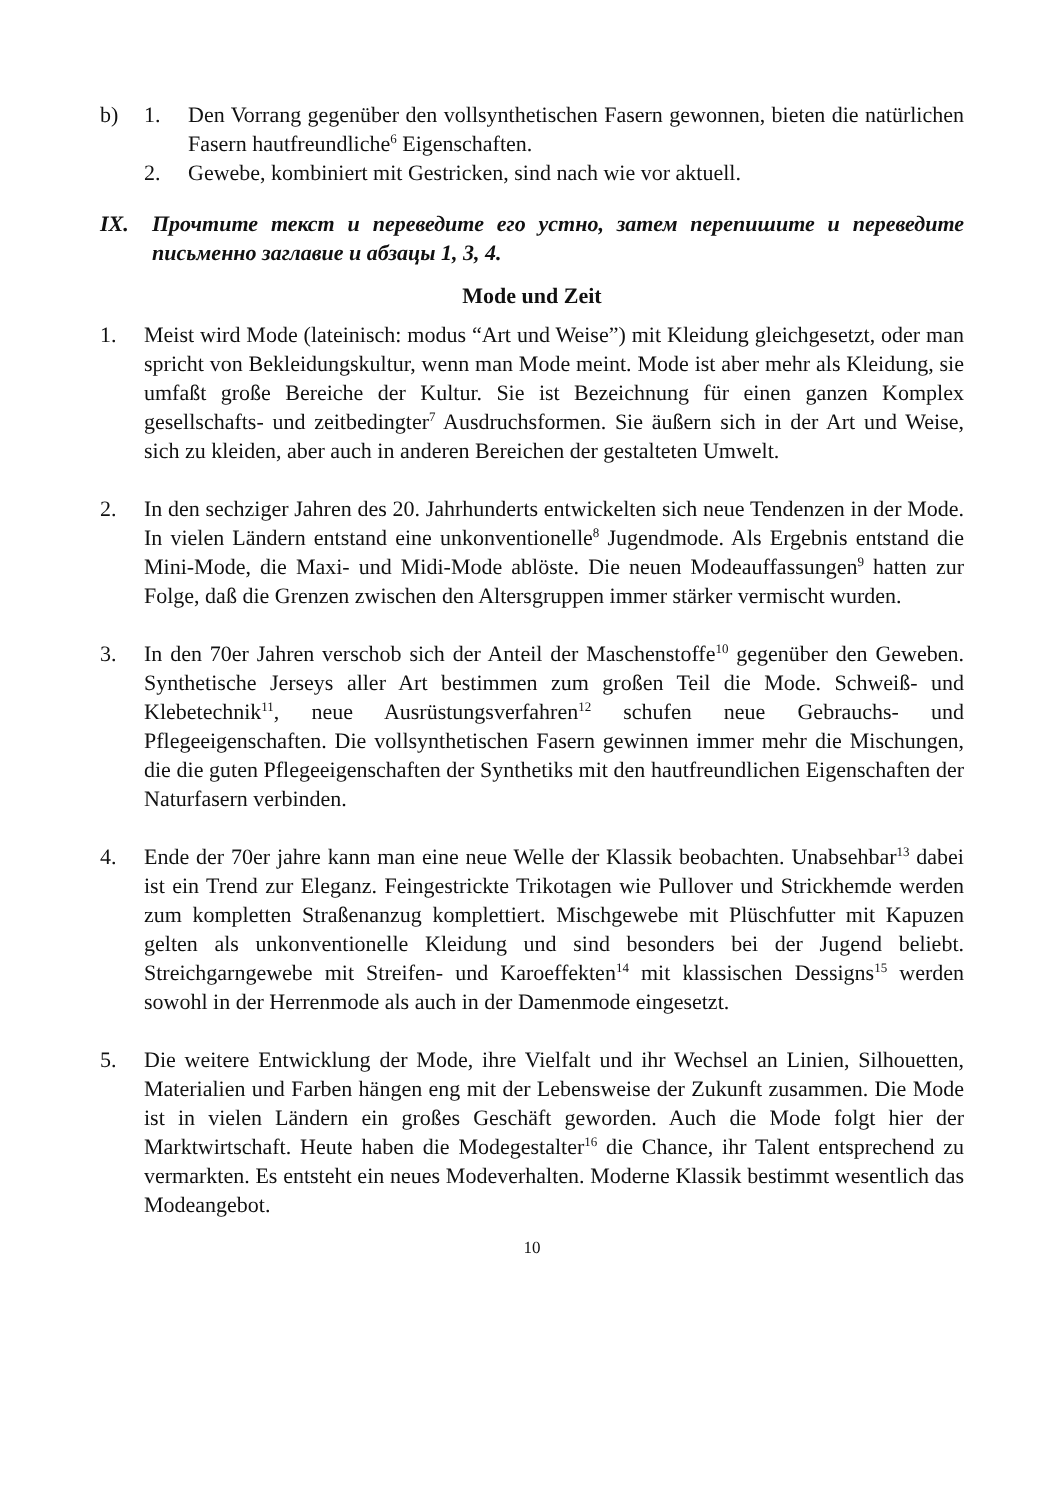b) 1. Den Vorrang gegenüber den vollsynthetischen Fasern gewonnen, bieten die natürlichen Fasern hautfreundliche<sup>6</sup> Eigenschaften.
2. Gewebe, kombiniert mit Gestricken, sind nach wie vor aktuell.
IX. Прочтите текст и переведите его устно, затем перепишите и переведите письменно заглавие и абзацы 1, 3, 4.
Mode und Zeit
1. Meist wird Mode (lateinisch: modus “Art und Weise”) mit Kleidung gleichgesetzt, oder man spricht von Bekleidungskultur, wenn man Mode meint. Mode ist aber mehr als Kleidung, sie umfaßt große Bereiche der Kultur. Sie ist Bezeichnung für einen ganzen Komplex gesellschafts- und zeitbedingter<sup>7</sup> Ausdruchsformen. Sie äußern sich in der Art und Weise, sich zu kleiden, aber auch in anderen Bereichen der gestalteten Umwelt.
2. In den sechziger Jahren des 20. Jahrhunderts entwickelten sich neue Tendenzen in der Mode. In vielen Ländern entstand eine unkonventionelle<sup>8</sup> Jugendmode. Als Ergebnis entstand die Mini-Mode, die Maxi- und Midi-Mode ablöste. Die neuen Modeauffassungen<sup>9</sup> hatten zur Folge, daß die Grenzen zwischen den Altersgruppen immer stärker vermischt wurden.
3. In den 70er Jahren verschob sich der Anteil der Maschenstoffe<sup>10</sup> gegenüber den Geweben. Synthetische Jerseys aller Art bestimmen zum großen Teil die Mode. Schweiß- und Klebetechnik<sup>11</sup>, neue Ausrüstungsverfahren<sup>12</sup> schufen neue Gebrauchs- und Pflegeeigenschaften. Die vollsynthetischen Fasern gewinnen immer mehr die Mischungen, die die guten Pflegeeigenschaften der Synthetiks mit den hautfreundlichen Eigenschaften der Naturfasern verbinden.
4. Ende der 70er jahre kann man eine neue Welle der Klassik beobachten. Unabsehbar<sup>13</sup> dabei ist ein Trend zur Eleganz. Feingestrickte Trikotagen wie Pullover und Strickhemde werden zum kompletten Straßenanzug komplettiert. Mischgewebe mit Plüschfutter mit Kapuzen gelten als unkonventionelle Kleidung und sind besonders bei der Jugend beliebt. Streichgarngewebe mit Streifen- und Karoeffekten<sup>14</sup> mit klassischen Dessigns<sup>15</sup> werden sowohl in der Herrenmode als auch in der Damenmode eingesetzt.
5. Die weitere Entwicklung der Mode, ihre Vielfalt und ihr Wechsel an Linien, Silhouetten, Materialien und Farben hängen eng mit der Lebensweise der Zukunft zusammen. Die Mode ist in vielen Ländern ein großes Geschäft geworden. Auch die Mode folgt hier der Marktwirtschaft. Heute haben die Modegestalter<sup>16</sup> die Chance, ihr Talent entsprechend zu vermarkten. Es entsteht ein neues Modeverhalten. Moderne Klassik bestimmt wesentlich das Modeangebot.
10